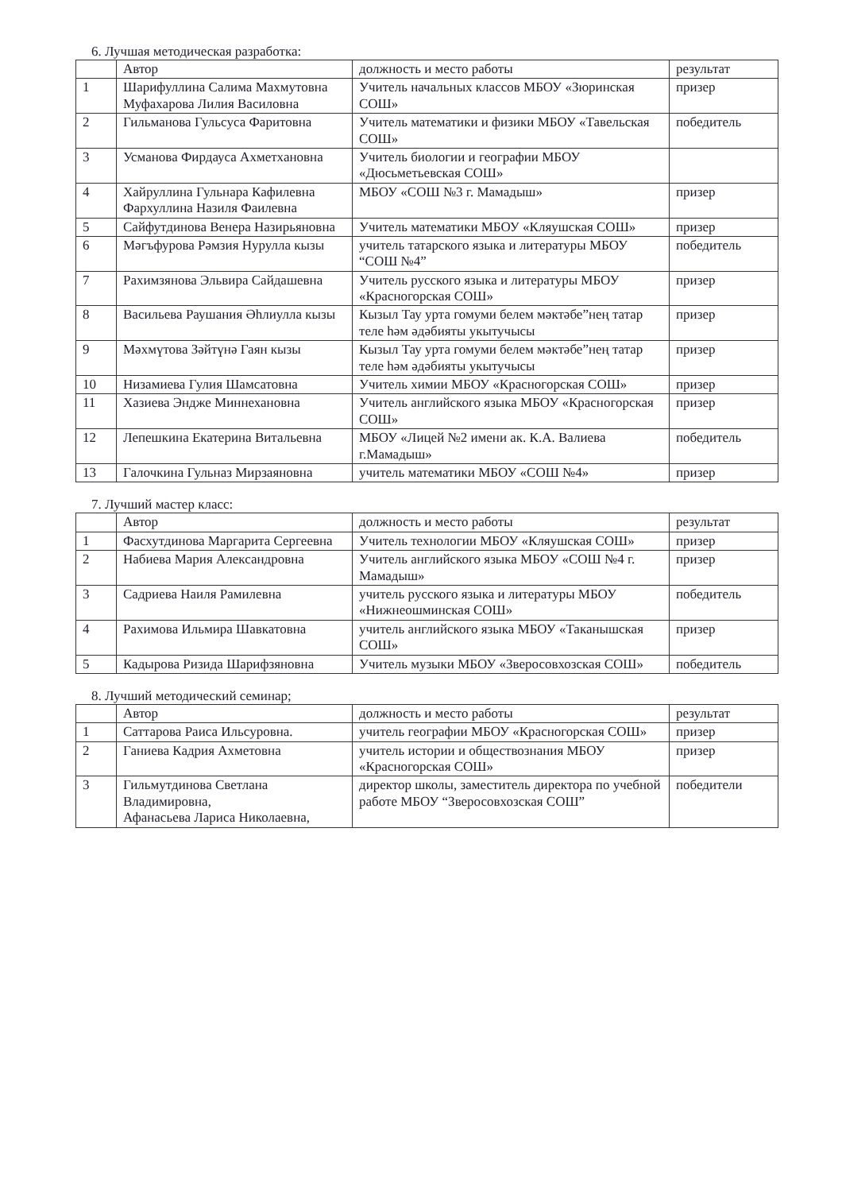6. Лучшая методическая разработка:
| | Автор | должность и место работы | результат |
| 1 | Шарифуллина Салима Махмутовна Муфахарова Лилия Василовна | Учитель начальных классов МБОУ «Зюринская СОШ» | призер |
| 2 | Гильманова Гульсуса Фаритовна | Учитель математики и физики МБОУ «Тавельская СОШ» | победитель |
| 3 | Усманова Фирдауса Ахметхановна | Учитель биологии и географии МБОУ «Дюсьметьевская СОШ» | |
| 4 | Хайруллина Гульнара Кафилевна Фархуллина Назиля Фаилевна | МБОУ «СОШ №3 г. Мамадыш» | призер |
| 5 | Сайфутдинова Венера Назирьяновна | Учитель математики МБОУ «Кляушская СОШ» | призер |
| 6 | Мәгъфурова Рәмзия Нурулла кызы | учитель татарского языка и литературы МБОУ “СОШ №4” | победитель |
| 7 | Рахимзянова Эльвира Сайдашевна | Учитель русского языка и литературы МБОУ «Красногорская СОШ» | призер |
| 8 | Васильева Раушания Әһлиулла кызы | Кызыл Тау урта гомуми белем мәктәбе”нең татар теле һәм әдәбияты укытучысы | призер |
| 9 | Мәхмүтова Зәйтүнә Гаян кызы | Кызыл Тау урта гомуми белем мәктәбе”нең татар теле һәм әдәбияты укытучысы | призер |
| 10 | Низамиева Гулия Шамсатовна | Учитель химии МБОУ «Красногорская СОШ» | призер |
| 11 | Хазиева Эндже Миннехановна | Учитель английского языка МБОУ «Красногорская СОШ» | призер |
| 12 | Лепешкина Екатерина Витальевна | МБОУ «Лицей №2 имени ак. К.А. Валиева г.Мамадыш» | победитель |
| 13 | Галочкина Гульназ Мирзаяновна | учитель математики МБОУ «СОШ №4» | призер |
7. Лучший мастер класс:
| | Автор | должность и место работы | результат |
| 1 | Фасхутдинова Маргарита Сергеевна | Учитель технологии МБОУ «Кляушская СОШ» | призер |
| 2 | Набиева Мария Александровна | Учитель английского языка МБОУ «СОШ №4 г. Мамадыш» | призер |
| 3 | Садриева Наиля Рамилевна | учитель русского языка и литературы МБОУ «Нижнеошминская СОШ» | победитель |
| 4 | Рахимова Ильмира Шавкатовна | учитель английского языка МБОУ «Таканышская СОШ» | призер |
| 5 | Кадырова Ризида Шарифзяновна | Учитель музыки МБОУ «Зверосовхозская СОШ» | победитель |
8. Лучший методический семинар;
| | Автор | должность и место работы | результат |
| 1 | Саттарова Раиса Ильсуровна. | учитель географии МБОУ «Красногорская СОШ» | призер |
| 2 | Ганиева Кадрия Ахметовна | учитель истории и обществознания МБОУ «Красногорская СОШ» | призер |
| 3 | Гильмутдинова Светлана Владимировна, Афанасьева Лариса Николаевна, | директор школы, заместитель директора по учебной работе МБОУ “Зверосовхозская СОШ” | победители |